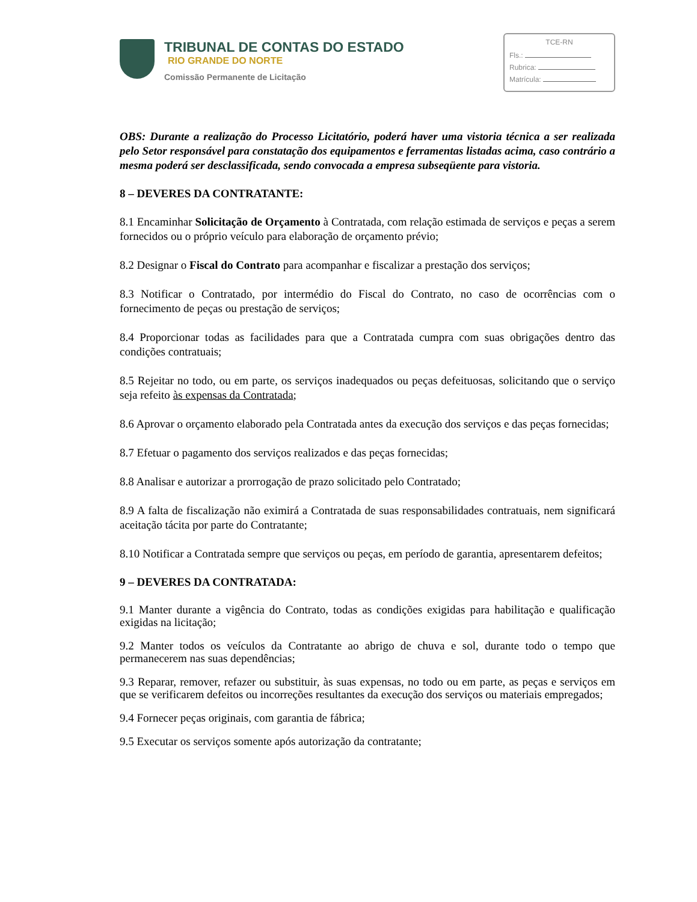TRIBUNAL DE CONTAS DO ESTADO
RIO GRANDE DO NORTE
Comissão Permanente de Licitação
TCE-RN
Fls.:
Rubrica:
Matrícula:
OBS: Durante a realização do Processo Licitatório, poderá haver uma vistoria técnica a ser realizada pelo Setor responsável para constatação dos equipamentos e ferramentas listadas acima, caso contrário a mesma poderá ser desclassificada, sendo convocada a empresa subseqüente para vistoria.
8 – DEVERES DA CONTRATANTE:
8.1 Encaminhar Solicitação de Orçamento à Contratada, com relação estimada de serviços e peças a serem fornecidos ou o próprio veículo para elaboração de orçamento prévio;
8.2 Designar o Fiscal do Contrato para acompanhar e fiscalizar a prestação dos serviços;
8.3 Notificar o Contratado, por intermédio do Fiscal do Contrato, no caso de ocorrências com o fornecimento de peças ou prestação de serviços;
8.4 Proporcionar todas as facilidades para que a Contratada cumpra com suas obrigações dentro das condições contratuais;
8.5 Rejeitar no todo, ou em parte, os serviços inadequados ou peças defeituosas, solicitando que o serviço seja refeito às expensas da Contratada;
8.6 Aprovar o orçamento elaborado pela Contratada antes da execução dos serviços e das peças fornecidas;
8.7 Efetuar o pagamento dos serviços realizados e das peças fornecidas;
8.8 Analisar e autorizar a prorrogação de prazo solicitado pelo Contratado;
8.9 A falta de fiscalização não eximirá a Contratada de suas responsabilidades contratuais, nem significará aceitação tácita por parte do Contratante;
8.10 Notificar a Contratada sempre que serviços ou peças, em período de garantia, apresentarem defeitos;
9 – DEVERES DA CONTRATADA:
9.1 Manter durante a vigência do Contrato, todas as condições exigidas para habilitação e qualificação exigidas na licitação;
9.2 Manter todos os veículos da Contratante ao abrigo de chuva e sol, durante todo o tempo que permanecerem nas suas dependências;
9.3 Reparar, remover, refazer ou substituir, às suas expensas, no todo ou em parte, as peças e serviços em que se verificarem defeitos ou incorreções resultantes da execução dos serviços ou materiais empregados;
9.4 Fornecer peças originais, com garantia de fábrica;
9.5 Executar os serviços somente após autorização da contratante;